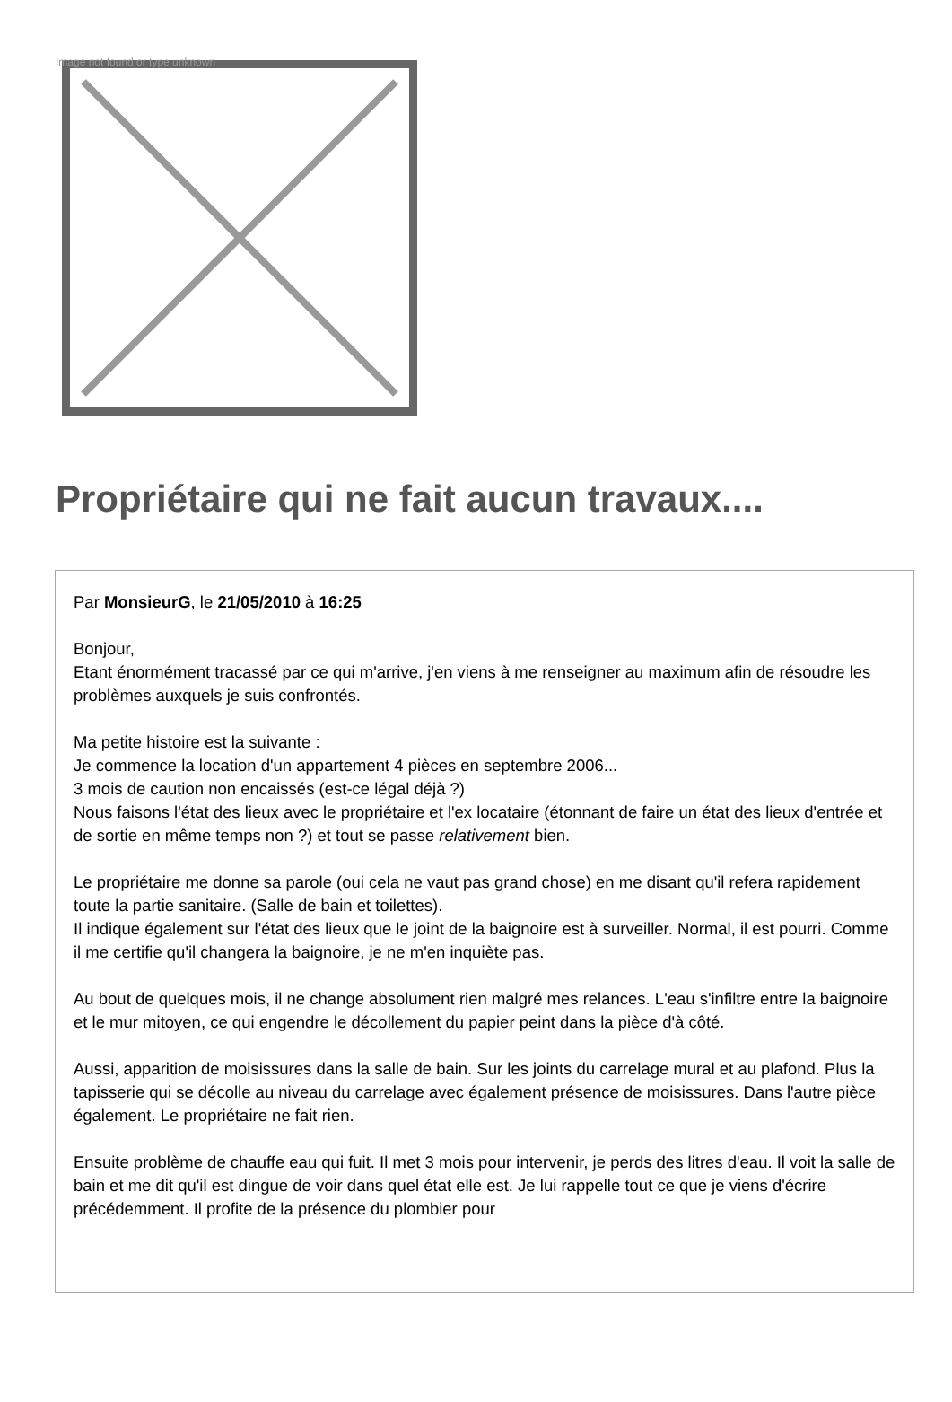Image not found or type unknown
Propriétaire qui ne fait aucun travaux....
Par MonsieurG, le 21/05/2010 à 16:25
Bonjour,
Etant énormément tracassé par ce qui m'arrive, j'en viens à me renseigner au maximum afin de résoudre les problèmes auxquels je suis confrontés.
Ma petite histoire est la suivante :
Je commence la location d'un appartement 4 pièces en septembre 2006...
3 mois de caution non encaissés (est-ce légal déjà ?)
Nous faisons l'état des lieux avec le propriétaire et l'ex locataire (étonnant de faire un état des lieux d'entrée et de sortie en même temps non ?) et tout se passe relativement bien.
Le propriétaire me donne sa parole (oui cela ne vaut pas grand chose) en me disant qu'il refera rapidement toute la partie sanitaire. (Salle de bain et toilettes).
Il indique également sur l'état des lieux que le joint de la baignoire est à surveiller. Normal, il est pourri. Comme il me certifie qu'il changera la baignoire, je ne m'en inquiète pas.
Au bout de quelques mois, il ne change absolument rien malgré mes relances. L'eau s'infiltre entre la baignoire et le mur mitoyen, ce qui engendre le décollement du papier peint dans la pièce d'à côté.
Aussi, apparition de moisissures dans la salle de bain. Sur les joints du carrelage mural et au plafond. Plus la tapisserie qui se décolle au niveau du carrelage avec également présence de moisissures. Dans l'autre pièce également. Le propriétaire ne fait rien.
Ensuite problème de chauffe eau qui fuit. Il met 3 mois pour intervenir, je perds des litres d'eau. Il voit la salle de bain et me dit qu'il est dingue de voir dans quel état elle est. Je lui rappelle tout ce que je viens d'écrire précédemment. Il profite de la présence du plombier pour